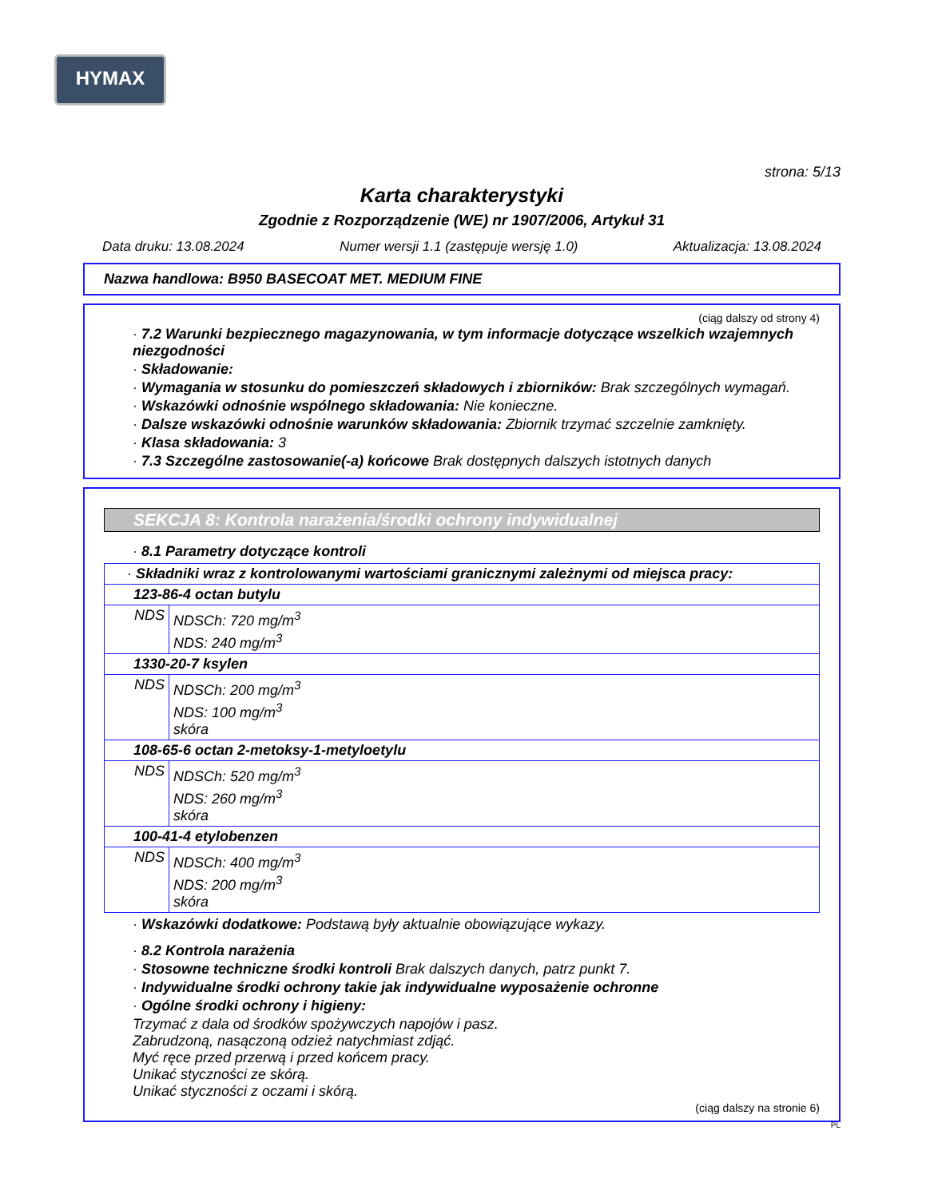HYMAX
strona: 5/13
Karta charakterystyki
Zgodnie z Rozporządzenie (WE) nr 1907/2006, Artykuł 31
Data druku: 13.08.2024 Numer wersji 1.1 (zastępuje wersję 1.0) Aktualizacja: 13.08.2024
Nazwa handlowa: B950 BASECOAT MET. MEDIUM FINE
(ciąg dalszy od strony 4)
· 7.2 Warunki bezpiecznego magazynowania, w tym informacje dotyczące wszelkich wzajemnych niezgodności
· Składowanie:
· Wymagania w stosunku do pomieszczeń składowych i zbiorników: Brak szczególnych wymagań.
· Wskazówki odnośnie wspólnego składowania: Nie konieczne.
· Dalsze wskazówki odnośnie warunków składowania: Zbiornik trzymać szczelnie zamknięty.
· Klasa składowania: 3
· 7.3 Szczególne zastosowanie(-a) końcowe Brak dostępnych dalszych istotnych danych
SEKCJA 8: Kontrola narażenia/środki ochrony indywidualnej
· 8.1 Parametry dotyczące kontroli
| · Składniki wraz z kontrolowanymi wartościami granicznymi zależnymi od miejsca pracy: | |
| 123-86-4 octan butylu | |
| NDS | NDSCh: 720 mg/m<sup>3</sup> NDS: 240 mg/m<sup>3</sup> |
| 1330-20-7 ksylen | |
| NDS | NDSCh: 200 mg/m<sup>3</sup> NDS: 100 mg/m<sup>3</sup> skóra |
| 108-65-6 octan 2-metoksy-1-metyloetylu | |
| NDS | NDSCh: 520 mg/m<sup>3</sup> NDS: 260 mg/m<sup>3</sup> skóra |
| 100-41-4 etylobenzen | |
| NDS | NDSCh: 400 mg/m<sup>3</sup> NDS: 200 mg/m<sup>3</sup> skóra |
· Wskazówki dodatkowe: Podstawą były aktualnie obowiązujące wykazy.
· 8.2 Kontrola narażenia
· Stosowne techniczne środki kontroli Brak dalszych danych, patrz punkt 7.
· Indywidualne środki ochrony takie jak indywidualne wyposażenie ochronne
· Ogólne środki ochrony i higieny:
Trzymać z dala od środków spożywczych napojów i pasz.
Zabrudzoną, nasączoną odzież natychmiast zdjąć.
Myć ręce przed przerwą i przed końcem pracy.
Unikać styczności ze skórą.
Unikać styczności z oczami i skórą.
(ciąg dalszy na stronie 6)
PL